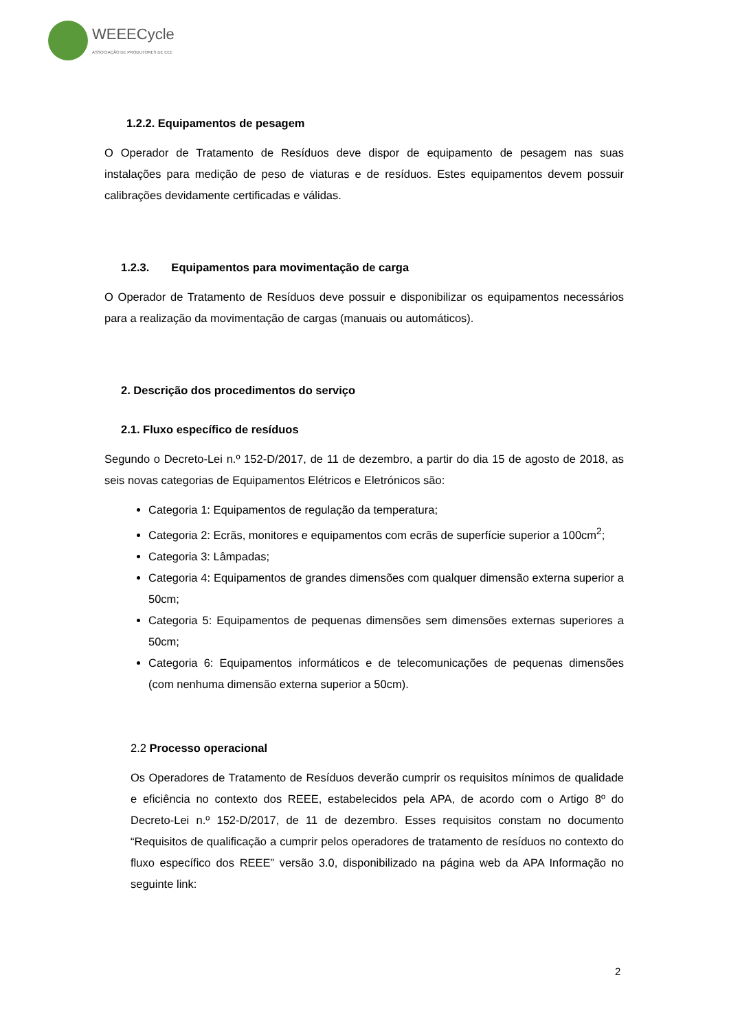WEEECycle
ASSOCIAÇÃO DE PRODUTORES DE EEE
1.2.2. Equipamentos de pesagem
O Operador de Tratamento de Resíduos deve dispor de equipamento de pesagem nas suas instalações para medição de peso de viaturas e de resíduos. Estes equipamentos devem possuir calibrações devidamente certificadas e válidas.
1.2.3. Equipamentos para movimentação de carga
O Operador de Tratamento de Resíduos deve possuir e disponibilizar os equipamentos necessários para a realização da movimentação de cargas (manuais ou automáticos).
2. Descrição dos procedimentos do serviço
2.1. Fluxo específico de resíduos
Segundo o Decreto-Lei n.º 152-D/2017, de 11 de dezembro, a partir do dia 15 de agosto de 2018, as seis novas categorias de Equipamentos Elétricos e Eletrónicos são:
Categoria 1: Equipamentos de regulação da temperatura;
Categoria 2: Ecrãs, monitores e equipamentos com ecrãs de superfície superior a 100cm<sup>2</sup>;
Categoria 3: Lâmpadas;
Categoria 4: Equipamentos de grandes dimensões com qualquer dimensão externa superior a 50cm;
Categoria 5: Equipamentos de pequenas dimensões sem dimensões externas superiores a 50cm;
Categoria 6: Equipamentos informáticos e de telecomunicações de pequenas dimensões (com nenhuma dimensão externa superior a 50cm).
2.2 Processo operacional
Os Operadores de Tratamento de Resíduos deverão cumprir os requisitos mínimos de qualidade e eficiência no contexto dos REEE, estabelecidos pela APA, de acordo com o Artigo 8º do Decreto-Lei n.º 152-D/2017, de 11 de dezembro. Esses requisitos constam no documento “Requisitos de qualificação a cumprir pelos operadores de tratamento de resíduos no contexto do fluxo específico dos REEE” versão 3.0, disponibilizado na página web da APA Informação no seguinte link:
2